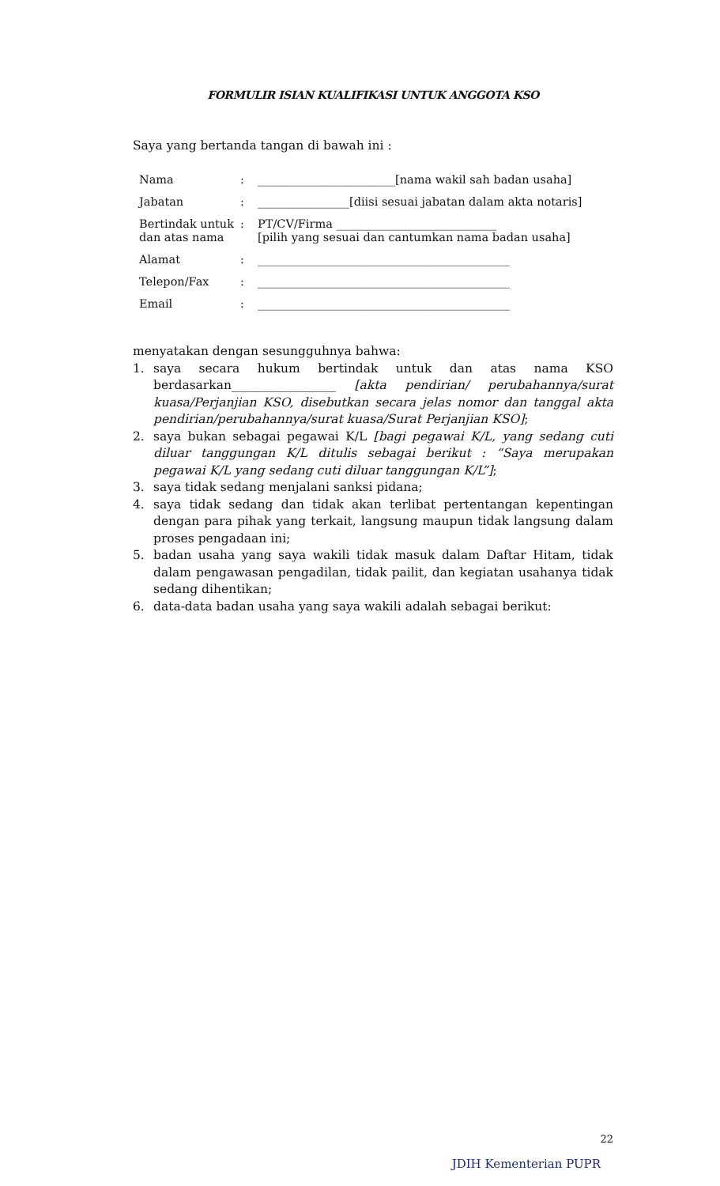FORMULIR ISIAN KUALIFIKASI UNTUK ANGGOTA KSO
Saya yang bertanda tangan di bawah ini :
| Nama | : | ________________________[nama wakil sah badan usaha] |
| Jabatan | : | ________________[diisi sesuai jabatan dalam akta notaris] |
| Bertindak untuk dan atas nama | : | PT/CV/Firma ____________________________ [pilih yang sesuai dan cantumkan nama badan usaha] |
| Alamat | : | ____________________________________________ |
| Telepon/Fax | : | ____________________________________________ |
| Email | : | ____________________________________________ |
menyatakan dengan sesungguhnya bahwa:
1. saya secara hukum bertindak untuk dan atas nama KSO berdasarkan_________________ [akta pendirian/ perubahannya/surat kuasa/Perjanjian KSO, disebutkan secara jelas nomor dan tanggal akta pendirian/perubahannya/surat kuasa/Surat Perjanjian KSO];
2. saya bukan sebagai pegawai K/L [bagi pegawai K/L, yang sedang cuti diluar tanggungan K/L ditulis sebagai berikut : “Saya merupakan pegawai K/L yang sedang cuti diluar tanggungan K/L”];
3. saya tidak sedang menjalani sanksi pidana;
4. saya tidak sedang dan tidak akan terlibat pertentangan kepentingan dengan para pihak yang terkait, langsung maupun tidak langsung dalam proses pengadaan ini;
5. badan usaha yang saya wakili tidak masuk dalam Daftar Hitam, tidak dalam pengawasan pengadilan, tidak pailit, dan kegiatan usahanya tidak sedang dihentikan;
6. data-data badan usaha yang saya wakili adalah sebagai berikut:
22
JDIH Kementerian PUPR